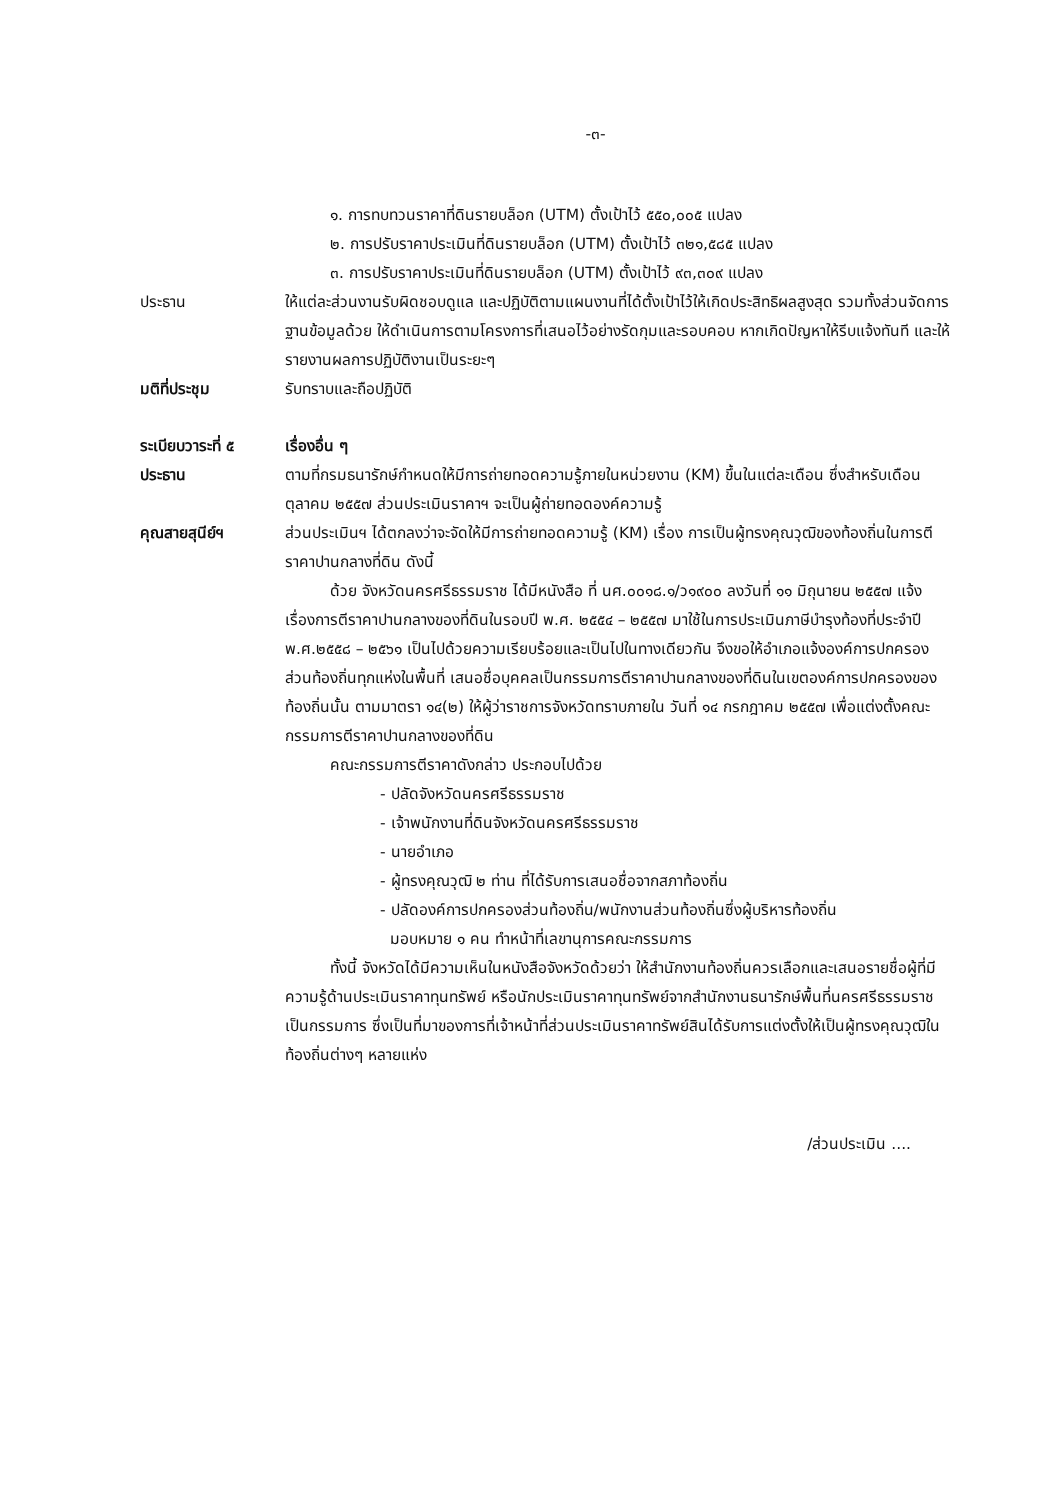-๓-
๑. การทบทวนราคาที่ดินรายบล็อก (UTM) ตั้งเป้าไว้ ๕๕๐,๐๐๕ แปลง
๒. การปรับราคาประเมินที่ดินรายบล็อก (UTM) ตั้งเป้าไว้ ๓๒๑,๕๘๕ แปลง
๓. การปรับราคาประเมินที่ดินรายบล็อก (UTM) ตั้งเป้าไว้ ๙๓,๓๐๙ แปลง
ประธาน ให้แต่ละส่วนงานรับผิดชอบดูแล และปฏิบัติตามแผนงานที่ได้ตั้งเป้าไว้ให้เกิดประสิทธิผลสูงสุด รวมทั้งส่วนจัดการฐานข้อมูลด้วย ให้ดำเนินการตามโครงการที่เสนอไว้อย่างรัดกุมและรอบคอบ หากเกิดปัญหาให้รีบแจ้งทันที และให้รายงานผลการปฏิบัติงานเป็นระยะๆ
มติที่ประชุม รับทราบและถือปฏิบัติ
ระเบียบวาระที่ ๕
เรื่องอื่น ๆ
ประธาน ตามที่กรมธนารักษ์กำหนดให้มีการถ่ายทอดความรู้ภายในหน่วยงาน (KM) ขึ้นในแต่ละเดือน ซึ่งสำหรับเดือน ตุลาคม ๒๕๕๗ ส่วนประเมินราคาฯ จะเป็นผู้ถ่ายทอดองค์ความรู้
คุณสายสุนีย์ฯ ส่วนประเมินฯ ได้ตกลงว่าจะจัดให้มีการถ่ายทอดความรู้ (KM) เรื่อง การเป็นผู้ทรงคุณวุฒิของท้องถิ่นในการตีราคาปานกลางที่ดิน ดังนี้
ด้วย จังหวัดนครศรีธรรมราช ได้มีหนังสือ ที่ นศ.๐๐๑๘.๑/ว๑๙๐๐ ลงวันที่ ๑๑ มิถุนายน ๒๕๕๗ แจ้งเรื่องการตีราคาปานกลางของที่ดินในรอบปี พ.ศ. ๒๕๕๔ – ๒๕๕๗ มาใช้ในการประเมินภาษีบำรุงท้องที่ประจำปี พ.ศ.๒๕๕๘ – ๒๕๖๑ เป็นไปด้วยความเรียบร้อยและเป็นไปในทางเดียวกัน จึงขอให้อำเภอแจ้งองค์การปกครองส่วนท้องถิ่นทุกแห่งในพื้นที่ เสนอชื่อบุคคลเป็นกรรมการตีราคาปานกลางของที่ดินในเขตองค์การปกครองของท้องถิ่นนั้น ตามมาตรา ๑๔(๒) ให้ผู้ว่าราชการจังหวัดทราบภายใน วันที่ ๑๔ กรกฎาคม ๒๕๕๗ เพื่อแต่งตั้งคณะกรรมการตีราคาปานกลางของที่ดิน
คณะกรรมการตีราคาดังกล่าว ประกอบไปด้วย
- ปลัดจังหวัดนครศรีธรรมราช
- เจ้าพนักงานที่ดินจังหวัดนครศรีธรรมราช
- นายอำเภอ
- ผู้ทรงคุณวุฒิ ๒ ท่าน ที่ได้รับการเสนอชื่อจากสภาท้องถิ่น
- ปลัดองค์การปกครองส่วนท้องถิ่น/พนักงานส่วนท้องถิ่นซึ่งผู้บริหารท้องถิ่น
มอบหมาย ๑ คน ทำหน้าที่เลขานุการคณะกรรมการ
ทั้งนี้ จังหวัดได้มีความเห็นในหนังสือจังหวัดด้วยว่า ให้สำนักงานท้องถิ่นควรเลือกและเสนอรายชื่อผู้ที่มีความรู้ด้านประเมินราคาทุนทรัพย์ หรือนักประเมินราคาทุนทรัพย์จากสำนักงานธนารักษ์พื้นที่นครศรีธรรมราช เป็นกรรมการ ซึ่งเป็นที่มาของการที่เจ้าหน้าที่ส่วนประเมินราคาทรัพย์สินได้รับการแต่งตั้งให้เป็นผู้ทรงคุณวุฒิในท้องถิ่นต่างๆ หลายแห่ง
/ส่วนประเมิน ....